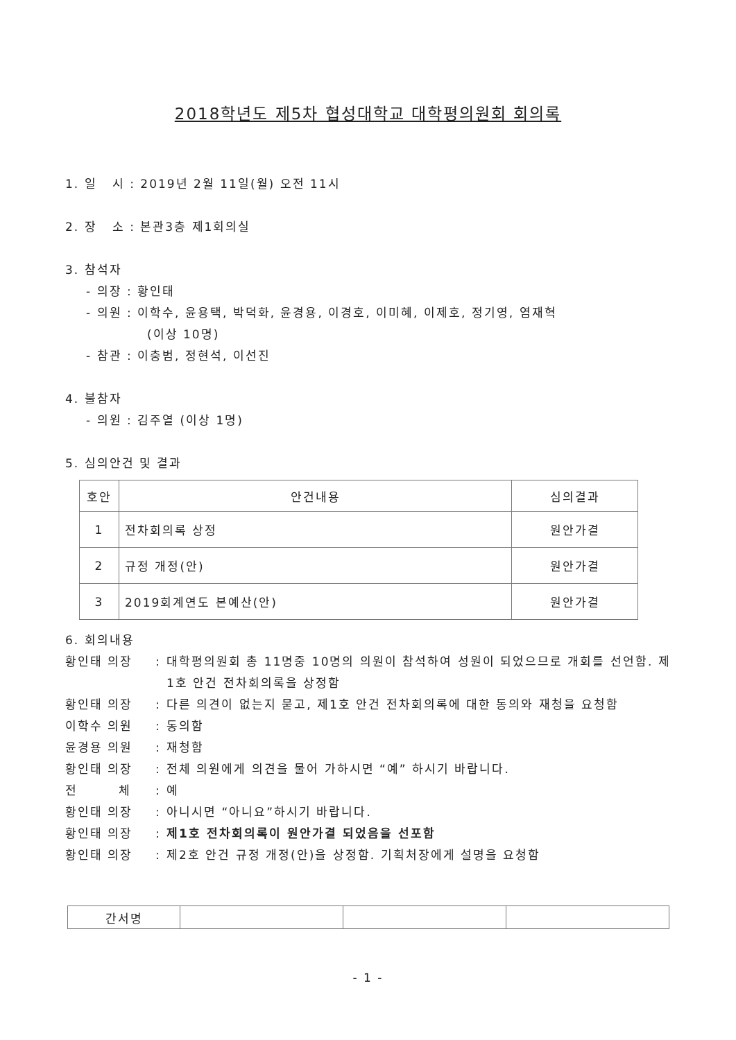2018학년도 제5차 협성대학교 대학평의원회 회의록
1. 일 시 : 2019년 2월 11일(월) 오전 11시
2. 장 소 : 본관3층 제1회의실
3. 참석자
- 의장 : 황인태
- 의원 : 이학수, 윤용택, 박덕화, 윤경용, 이경호, 이미혜, 이제호, 정기영, 염재혁
(이상 10명)
- 참관 : 이충범, 정현석, 이선진
4. 불참자
- 의원 : 김주열 (이상 1명)
5. 심의안건 및 결과
| 호안 | 안건내용 | 심의결과 |
| --- | --- | --- |
| 1 | 전차회의록 상정 | 원안가결 |
| 2 | 규정 개정(안) | 원안가결 |
| 3 | 2019회계연도 본예산(안) | 원안가결 |
6. 회의내용
황인태 의장: 대학평의원회 총 11명중 10명의 의원이 참석하여 성원이 되었으므로 개회를 선언함. 제1호 안건 전차회의록을 상정함
황인태 의장: 다른 의견이 없는지 묻고, 제1호 안건 전차회의록에 대한 동의와 재청을 요청함
이학수 의원: 동의함
윤경용 의원: 재청함
황인태 의장: 전체 의원에게 의견을 물어 가하시면 “예” 하시기 바랍니다.
전 체: 예
황인태 의장: 아니시면 “아니요”하시기 바랍니다.
황인태 의장: 제1호 전차회의록이 원안가결 되었음을 선포함
황인태 의장: 제2호 안건 규정 개정(안)을 상정함. 기획처장에게 설명을 요청함
| 간서명 | | | |
- 1 -